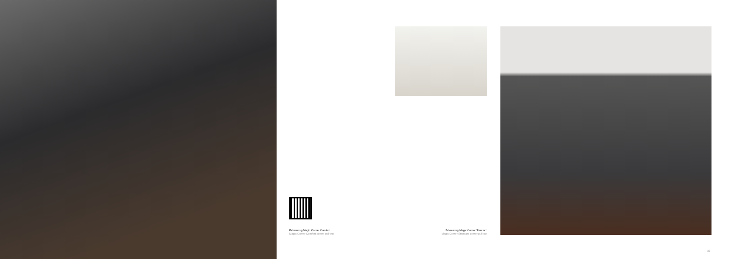Eckauszug Magic Corner Comfort
Magic Corner Comfort corner pull-out
Eckauszug Magic Corner Standard
Magic Corner Standard corner pull-out
27